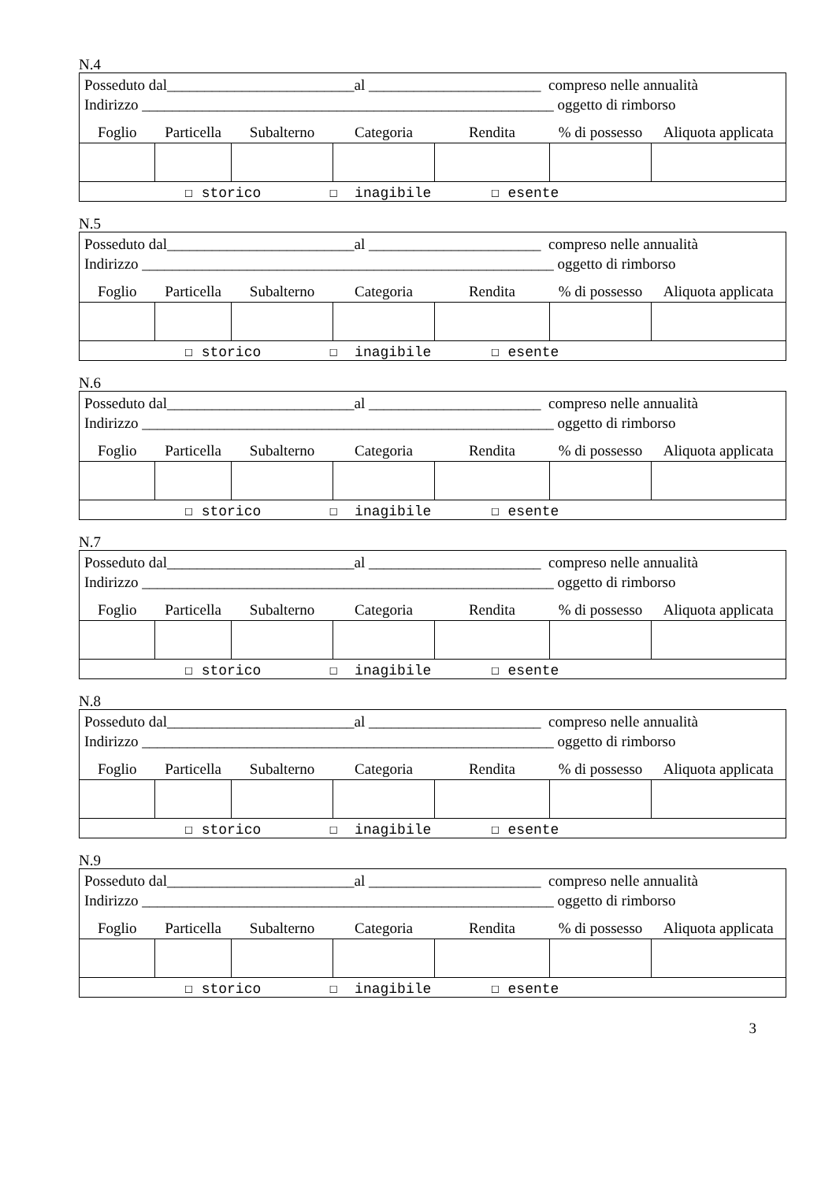N.4
| Posseduto dal_________________________al _______________________ compreso nelle annualità Indirizzo _______________________________________________________ oggetto di rimborso | | | | | | |
| Foglio | Particella | Subalterno | Categoria | Rendita | % di possesso | Aliquota applicata |
| ☐ storico ☐ inagibile ☐ esente | | | | | | |
N.5
| Posseduto dal_________________________al _______________________ compreso nelle annualità Indirizzo _______________________________________________________ oggetto di rimborso | | | | | | |
| Foglio | Particella | Subalterno | Categoria | Rendita | % di possesso | Aliquota applicata |
| ☐ storico ☐ inagibile ☐ esente | | | | | | |
N.6
| Posseduto dal_________________________al _______________________ compreso nelle annualità Indirizzo _______________________________________________________ oggetto di rimborso | | | | | | |
| Foglio | Particella | Subalterno | Categoria | Rendita | % di possesso | Aliquota applicata |
| ☐ storico ☐ inagibile ☐ esente | | | | | | |
N.7
| Posseduto dal_________________________al _______________________ compreso nelle annualità Indirizzo _______________________________________________________ oggetto di rimborso | | | | | | |
| Foglio | Particella | Subalterno | Categoria | Rendita | % di possesso | Aliquota applicata |
| ☐ storico ☐ inagibile ☐ esente | | | | | | |
N.8
| Posseduto dal_________________________al _______________________ compreso nelle annualità Indirizzo _______________________________________________________ oggetto di rimborso | | | | | | |
| Foglio | Particella | Subalterno | Categoria | Rendita | % di possesso | Aliquota applicata |
| ☐ storico ☐ inagibile ☐ esente | | | | | | |
N.9
| Posseduto dal_________________________al _______________________ compreso nelle annualità Indirizzo _______________________________________________________ oggetto di rimborso | | | | | | |
| Foglio | Particella | Subalterno | Categoria | Rendita | % di possesso | Aliquota applicata |
| ☐ storico ☐ inagibile ☐ esente | | | | | | |
3